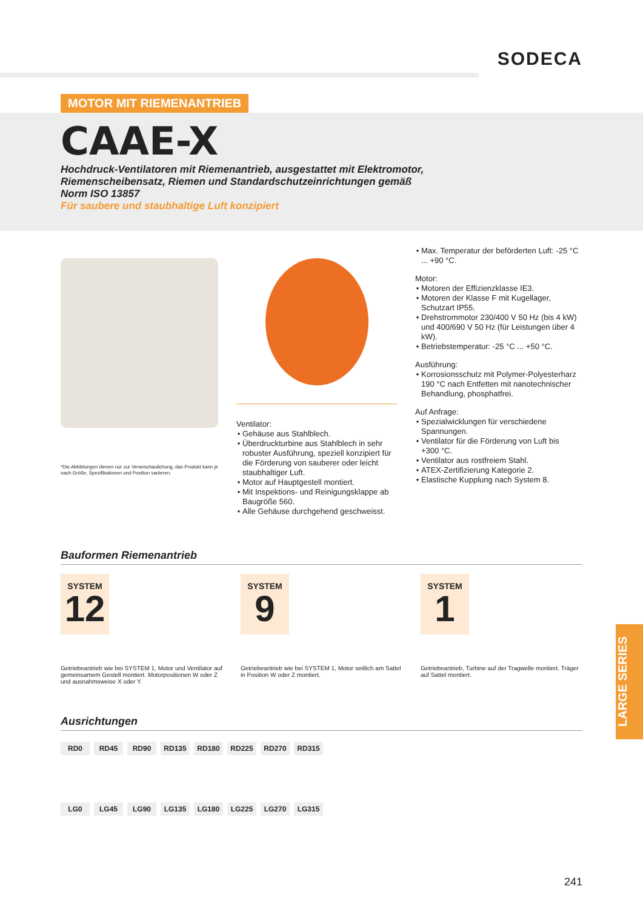SODECA
MOTOR MIT RIEMENANTRIEB
CAAE-X
Hochdruck-Ventilatoren mit Riemenantrieb, ausgestattet mit Elektromotor, Riemenscheibensatz, Riemen und Standardschutzeinrichtungen gemäß Norm ISO 13857
Für saubere und staubhaltige Luft konzipiert
*Die Abbildungen dienen nur zur Veranschaulichung, das Produkt kann je nach Größe, Spezifikationen und Position variieren.
Ventilator:
Gehäuse aus Stahlblech.
Überdruckturbine aus Stahlblech in sehr robuster Ausführung, speziell konzipiert für die Förderung von sauberer oder leicht staubhaltiger Luft.
Motor auf Hauptgestell montiert.
Mit Inspektions- und Reinigungsklappe ab Baugröße 560.
Alle Gehäuse durchgehend geschweisst.
Max. Temperatur der beförderten Luft: -25 °C ... +90 °C.
Motor:
Motoren der Effizienzklasse IE3.
Motoren der Klasse F mit Kugellager, Schutzart IP55.
Drehstrommotor 230/400 V 50 Hz (bis 4 kW) und 400/690 V 50 Hz (für Leistungen über 4 kW).
Betriebstemperatur: -25 °C ... +50 °C.
Ausführung:
Korrosionsschutz mit Polymer-Polyesterharz 190 °C nach Entfetten mit nanotechnischer Behandlung, phosphatfrei.
Auf Anfrage:
Spezialwicklungen für verschiedene Spannungen.
Ventilator für die Förderung von Luft bis +300 °C.
Ventilator aus rostfreiem Stahl.
ATEX-Zertifizierung Kategorie 2.
Elastische Kupplung nach System 8.
Bauformen Riemenantrieb
SYSTEM
12
Getriebeantrieb wie bei SYSTEM 1, Motor und Ventilator auf gemeinsamem Gestell montiert. Motorpositionen W oder Z und ausnahmsweise X oder Y.
SYSTEM
9
Getriebeantrieb wie bei SYSTEM 1, Motor seitlich am Sattel in Position W oder Z montiert.
SYSTEM
1
Getriebeantrieb, Turbine auf der Tragwelle montiert. Träger auf Sattel montiert.
Ausrichtungen
RD0 RD45 RD90 RD135 RD180 RD225 RD270 RD315
LG0 LG45 LG90 LG135 LG180 LG225 LG270 LG315
LARGE SERIES
241